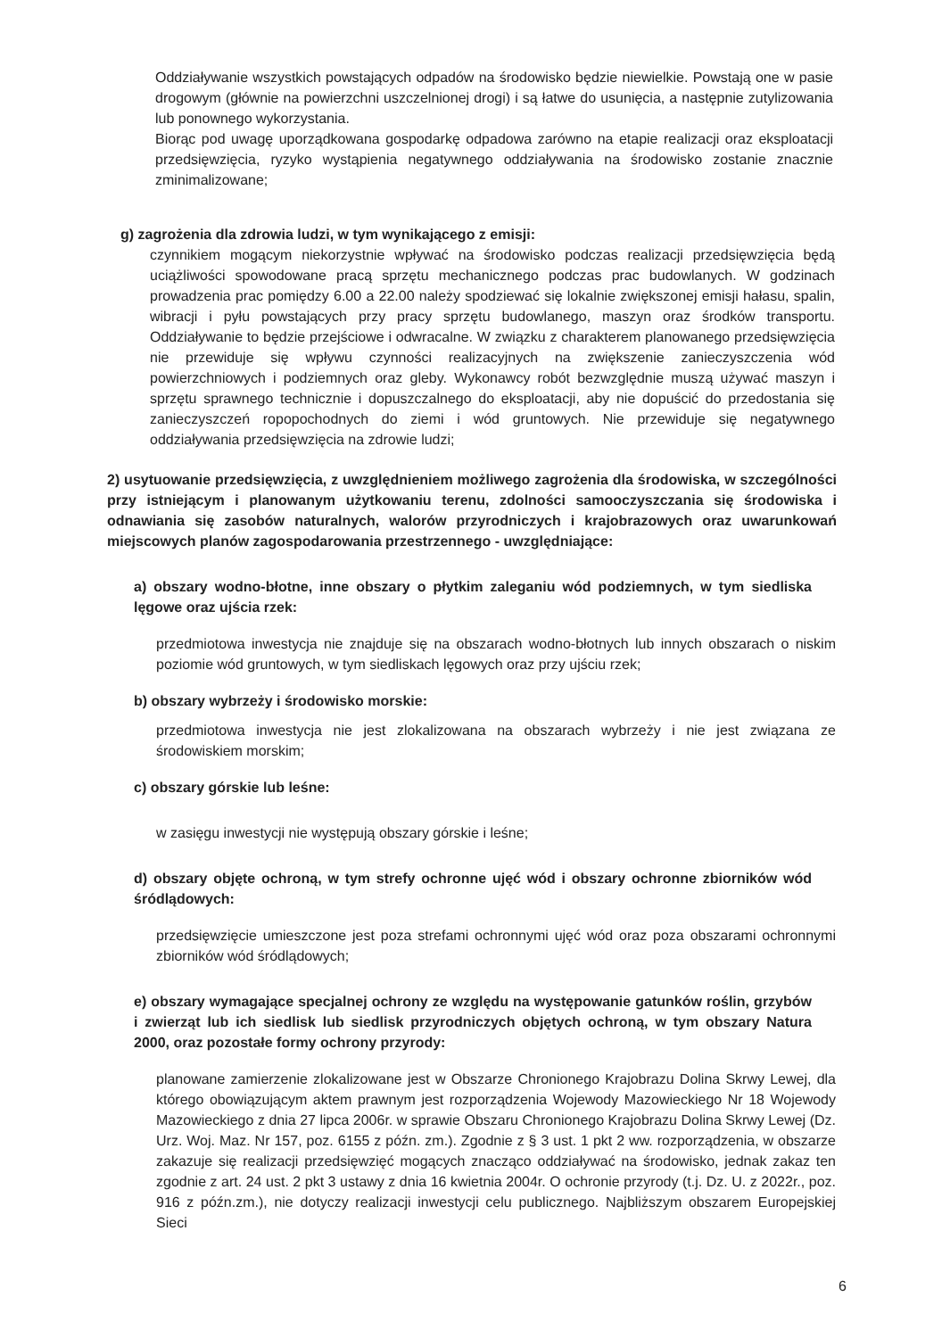Oddziaływanie wszystkich powstających odpadów na środowisko będzie niewielkie. Powstają one w pasie drogowym (głównie na powierzchni uszczelnionej drogi) i są łatwe do usunięcia, a następnie zutylizowania lub ponownego wykorzystania.
Biorąc pod uwagę uporządkowana gospodarkę odpadowa zarówno na etapie realizacji oraz eksploatacji przedsięwzięcia, ryzyko wystąpienia negatywnego oddziaływania na środowisko zostanie znacznie zminimalizowane;
g) zagrożenia dla zdrowia ludzi, w tym wynikającego z emisji:
czynnikiem mogącym niekorzystnie wpływać na środowisko podczas realizacji przedsięwzięcia będą uciążliwości spowodowane pracą sprzętu mechanicznego podczas prac budowlanych. W godzinach prowadzenia prac pomiędzy 6.00 a 22.00 należy spodziewać się lokalnie zwiększonej emisji hałasu, spalin, wibracji i pyłu powstających przy pracy sprzętu budowlanego, maszyn oraz środków transportu. Oddziaływanie to będzie przejściowe i odwracalne. W związku z charakterem planowanego przedsięwzięcia nie przewiduje się wpływu czynności realizacyjnych na zwiększenie zanieczyszczenia wód powierzchniowych i podziemnych oraz gleby. Wykonawcy robót bezwzględnie muszą używać maszyn i sprzętu sprawnego technicznie i dopuszczalnego do eksploatacji, aby nie dopuścić do przedostania się zanieczyszczeń ropopochodnych do ziemi i wód gruntowych. Nie przewiduje się negatywnego oddziaływania przedsięwzięcia na zdrowie ludzi;
2) usytuowanie przedsięwzięcia, z uwzględnieniem możliwego zagrożenia dla środowiska, w szczególności przy istniejącym i planowanym użytkowaniu terenu, zdolności samooczyszczania się środowiska i odnawiania się zasobów naturalnych, walorów przyrodniczych i krajobrazowych oraz uwarunkowań miejscowych planów zagospodarowania przestrzennego - uwzględniające:
a) obszary wodno-błotne, inne obszary o płytkim zaleganiu wód podziemnych, w tym siedliska lęgowe oraz ujścia rzek:
przedmiotowa inwestycja nie znajduje się na obszarach wodno-błotnych lub innych obszarach o niskim poziomie wód gruntowych, w tym siedliskach lęgowych oraz przy ujściu rzek;
b) obszary wybrzeży i środowisko morskie:
przedmiotowa inwestycja nie jest zlokalizowana na obszarach wybrzeży i nie jest związana ze środowiskiem morskim;
c) obszary górskie lub leśne:
w zasięgu inwestycji nie występują obszary górskie i leśne;
d) obszary objęte ochroną, w tym strefy ochronne ujęć wód i obszary ochronne zbiorników wód śródlądowych:
przedsięwzięcie umieszczone jest poza strefami ochronnymi ujęć wód oraz poza obszarami ochronnymi zbiorników wód śródlądowych;
e) obszary wymagające specjalnej ochrony ze względu na występowanie gatunków roślin, grzybów i zwierząt lub ich siedlisk lub siedlisk przyrodniczych objętych ochroną, w tym obszary Natura 2000, oraz pozostałe formy ochrony przyrody:
planowane zamierzenie zlokalizowane jest w Obszarze Chronionego Krajobrazu Dolina Skrwy Lewej, dla którego obowiązującym aktem prawnym jest rozporządzenia Wojewody Mazowieckiego Nr 18 Wojewody Mazowieckiego z dnia 27 lipca 2006r. w sprawie Obszaru Chronionego Krajobrazu Dolina Skrwy Lewej (Dz. Urz. Woj. Maz. Nr 157, poz. 6155 z późn. zm.). Zgodnie z § 3 ust. 1 pkt 2 ww. rozporządzenia, w obszarze zakazuje się realizacji przedsięwzięć mogących znacząco oddziaływać na środowisko, jednak zakaz ten zgodnie z art. 24 ust. 2 pkt 3 ustawy z dnia 16 kwietnia 2004r. O ochronie przyrody (t.j. Dz. U. z 2022r., poz. 916 z późn.zm.), nie dotyczy realizacji inwestycji celu publicznego. Najbliższym obszarem Europejskiej Sieci
6